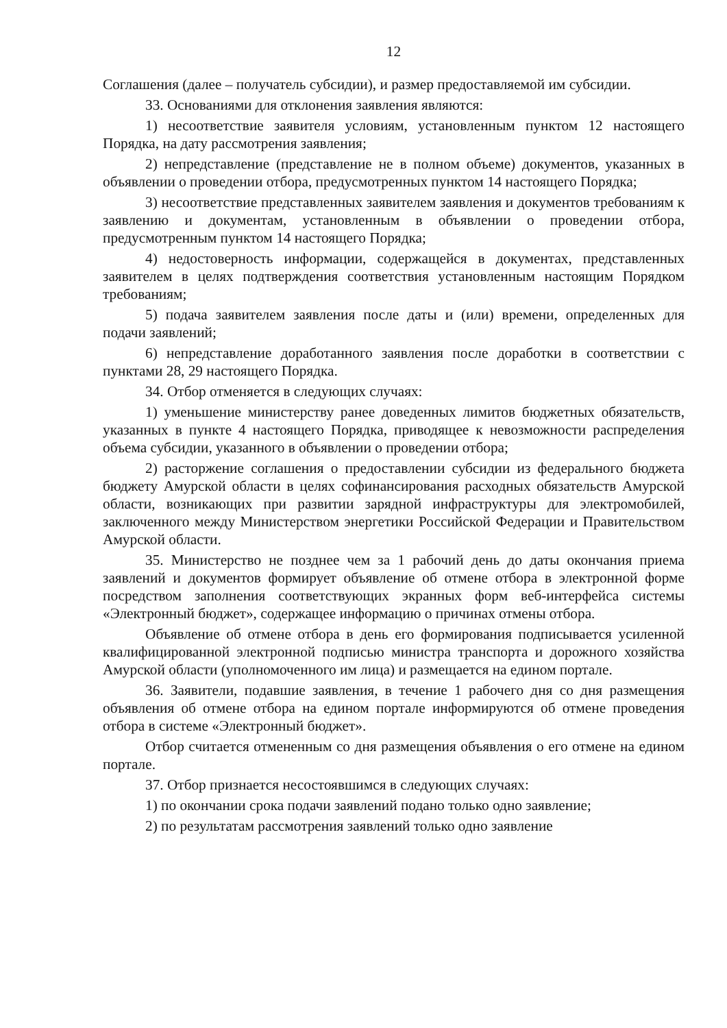12
Соглашения (далее – получатель субсидии), и размер предоставляемой им субсидии.
33. Основаниями для отклонения заявления являются:
1) несоответствие заявителя условиям, установленным пунктом 12 настоящего Порядка, на дату рассмотрения заявления;
2) непредставление (представление не в полном объеме) документов, указанных в объявлении о проведении отбора, предусмотренных пунктом 14 настоящего Порядка;
3) несоответствие представленных заявителем заявления и документов требованиям к заявлению и документам, установленным в объявлении о проведении отбора, предусмотренным пунктом 14 настоящего Порядка;
4) недостоверность информации, содержащейся в документах, представленных заявителем в целях подтверждения соответствия установленным настоящим Порядком требованиям;
5) подача заявителем заявления после даты и (или) времени, определенных для подачи заявлений;
6) непредставление доработанного заявления после доработки в соответствии с пунктами 28, 29 настоящего Порядка.
34. Отбор отменяется в следующих случаях:
1) уменьшение министерству ранее доведенных лимитов бюджетных обязательств, указанных в пункте 4 настоящего Порядка, приводящее к невозможности распределения объема субсидии, указанного в объявлении о проведении отбора;
2) расторжение соглашения о предоставлении субсидии из федерального бюджета бюджету Амурской области в целях софинансирования расходных обязательств Амурской области, возникающих при развитии зарядной инфраструктуры для электромобилей, заключенного между Министерством энергетики Российской Федерации и Правительством Амурской области.
35. Министерство не позднее чем за 1 рабочий день до даты окончания приема заявлений и документов формирует объявление об отмене отбора в электронной форме посредством заполнения соответствующих экранных форм веб-интерфейса системы «Электронный бюджет», содержащее информацию о причинах отмены отбора.
Объявление об отмене отбора в день его формирования подписывается усиленной квалифицированной электронной подписью министра транспорта и дорожного хозяйства Амурской области (уполномоченного им лица) и размещается на едином портале.
36. Заявители, подавшие заявления, в течение 1 рабочего дня со дня размещения объявления об отмене отбора на едином портале информируются об отмене проведения отбора в системе «Электронный бюджет».
Отбор считается отмененным со дня размещения объявления о его отмене на едином портале.
37. Отбор признается несостоявшимся в следующих случаях:
1) по окончании срока подачи заявлений подано только одно заявление;
2) по результатам рассмотрения заявлений только одно заявление